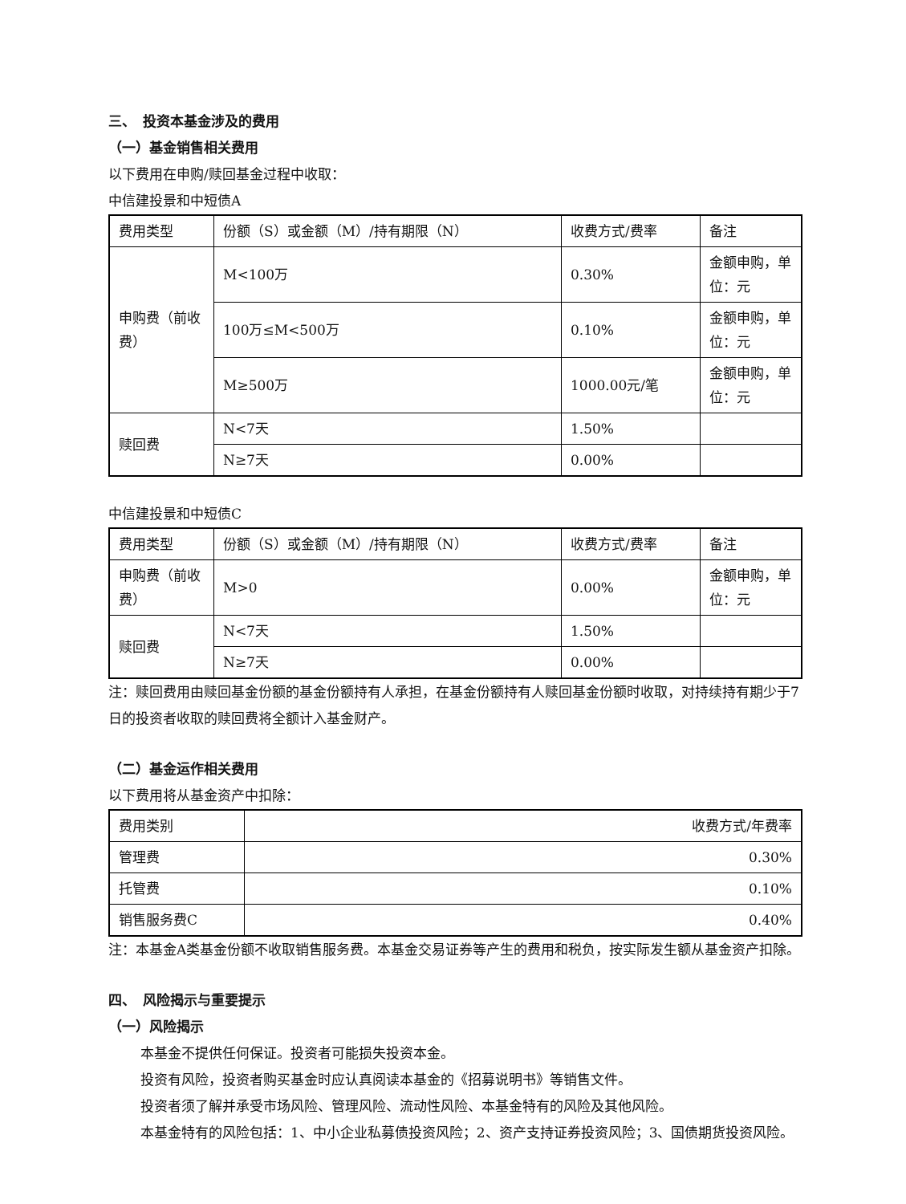三、　投资本基金涉及的费用
（一）基金销售相关费用
以下费用在申购/赎回基金过程中收取：
中信建投景和中短债A
| 费用类型 | 份额（S）或金额（M）/持有期限（N） | 收费方式/费率 | 备注 |
| 申购费（前收费） | M<100万 | 0.30% | 金额申购，单位：元 |
| | 100万≤M<500万 | 0.10% | 金额申购，单位：元 |
| | M≥500万 | 1000.00元/笔 | 金额申购，单位：元 |
| 赎回费 | N<7天 | 1.50% | |
| | N≥7天 | 0.00% | |
中信建投景和中短债C
| 费用类型 | 份额（S）或金额（M）/持有期限（N） | 收费方式/费率 | 备注 |
| 申购费（前收费） | M>0 | 0.00% | 金额申购，单位：元 |
| 赎回费 | N<7天 | 1.50% | |
| | N≥7天 | 0.00% | |
注：赎回费用由赎回基金份额的基金份额持有人承担，在基金份额持有人赎回基金份额时收取，对持续持有期少于7日的投资者收取的赎回费将全额计入基金财产。
（二）基金运作相关费用
以下费用将从基金资产中扣除：
| 费用类别 | 收费方式/年费率 |
| 管理费 | 0.30% |
| 托管费 | 0.10% |
| 销售服务费C | 0.40% |
注：本基金A类基金份额不收取销售服务费。本基金交易证券等产生的费用和税负，按实际发生额从基金资产扣除。
四、　风险揭示与重要提示
（一）风险揭示
本基金不提供任何保证。投资者可能损失投资本金。
投资有风险，投资者购买基金时应认真阅读本基金的《招募说明书》等销售文件。
投资者须了解并承受市场风险、管理风险、流动性风险、本基金特有的风险及其他风险。
本基金特有的风险包括：1、中小企业私募债投资风险；2、资产支持证券投资风险；3、国债期货投资风险。